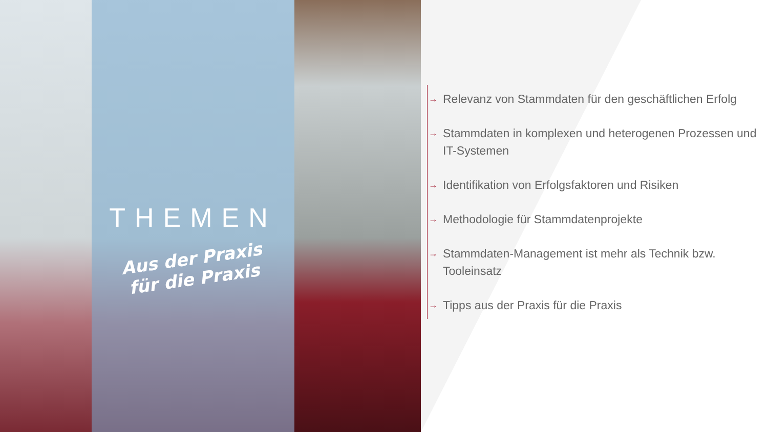THEMEN
Aus der Praxis
für die Praxis
→ Relevanz von Stammdaten für den geschäftlichen Erfolg
→ Stammdaten in komplexen und heterogenen Prozessen und IT-Systemen
→ Identifikation von Erfolgsfaktoren und Risiken
→ Methodologie für Stammdatenprojekte
→ Stammdaten-Management ist mehr als Technik bzw. Tooleinsatz
→ Tipps aus der Praxis für die Praxis